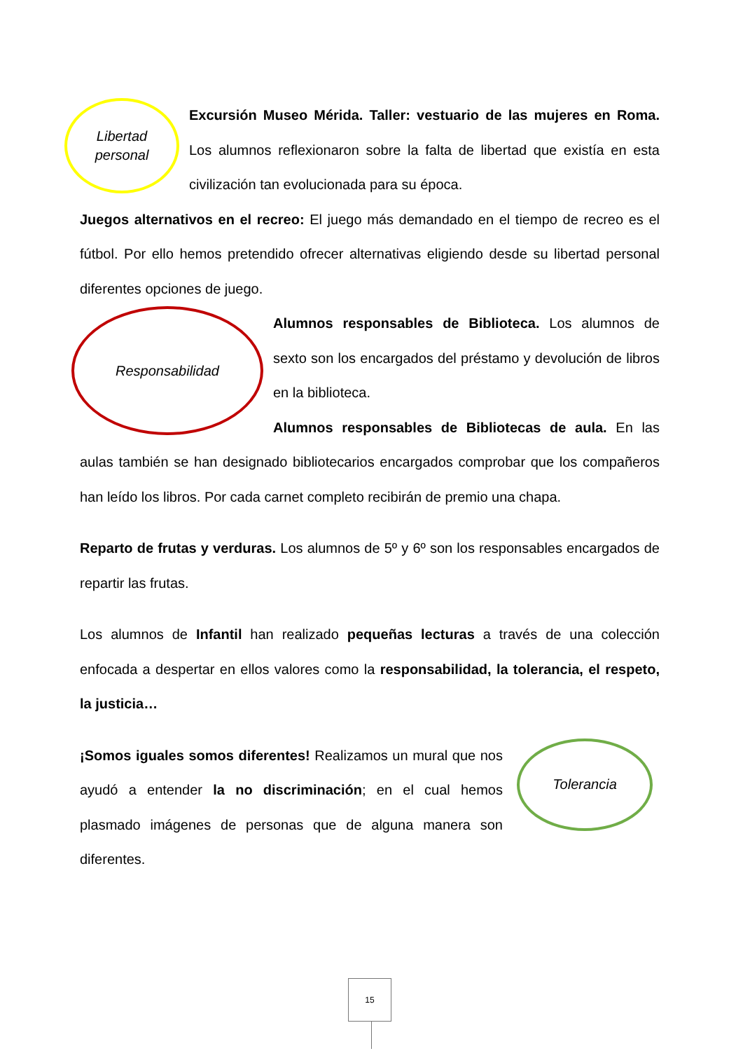Libertad
personal
Excursión Museo Mérida. Taller: vestuario de las mujeres en Roma. Los alumnos reflexionaron sobre la falta de libertad que existía en esta civilización tan evolucionada para su época.
Juegos alternativos en el recreo: El juego más demandado en el tiempo de recreo es el fútbol. Por ello hemos pretendido ofrecer alternativas eligiendo desde su libertad personal diferentes opciones de juego.
Responsabilidad
Alumnos responsables de Biblioteca. Los alumnos de sexto son los encargados del préstamo y devolución de libros en la biblioteca.
Alumnos responsables de Bibliotecas de aula. En las aulas también se han designado bibliotecarios encargados comprobar que los compañeros han leído los libros. Por cada carnet completo recibirán de premio una chapa.
Reparto de frutas y verduras. Los alumnos de 5º y 6º son los responsables encargados de repartir las frutas.
Los alumnos de Infantil han realizado pequeñas lecturas a través de una colección enfocada a despertar en ellos valores como la responsabilidad, la tolerancia, el respeto, la justicia…
Tolerancia
¡Somos iguales somos diferentes! Realizamos un mural que nos ayudó a entender la no discriminación; en el cual hemos plasmado imágenes de personas que de alguna manera son diferentes.
15